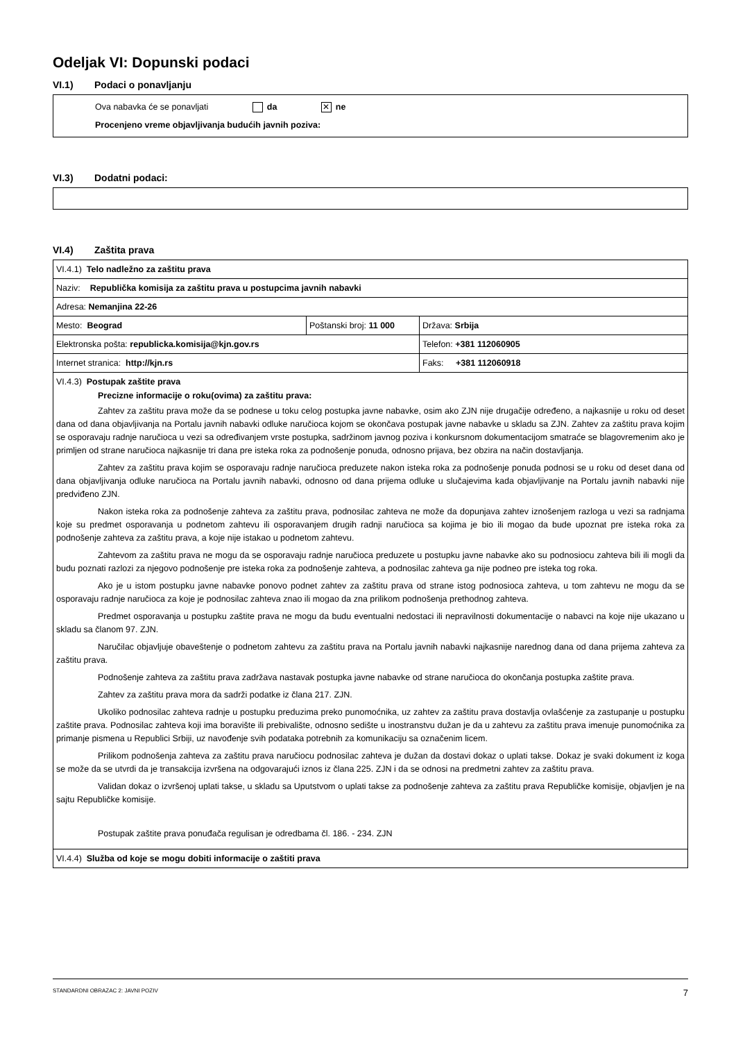Odeljak VI: Dopunski podaci
VI.1) Podaci o ponavljanju
Ova nabavka će se ponavljati da ✕ ne
Procenjeno vreme objavljivanja budućih javnih poziva:
VI.3) Dodatni podaci:
VI.4) Zaštita prava
| VI.4.1) Telo nadležno za zaštitu prava | | |
| Naziv: Republička komisija za zaštitu prava u postupcima javnih nabavki | | |
| Adresa: Nemanjina 22-26 | | |
| Mesto: Beograd | Poštanski broj: 11 000 | Država: Srbija |
| Elektronska pošta: republicka.komisija@kjn.gov.rs | | Telefon: +381 112060905 |
| Internet stranica: http://kjn.rs | | Faks: +381 112060918 |
| VI.4.3) Postupak zaštite prava Precizne informacije o roku(ovima) za zaštitu prava: Zahtev za zaštitu prava može da se podnese u toku celog postupka javne nabavke, osim ako ZJN nije drugačije određeno, a najkasnije u roku od deset dana od dana objavljivanja na Portalu javnih nabavki odluke naručioca kojom se okončava postupak javne nabavke u skladu sa ZJN. Zahtev za zaštitu prava kojim se osporavaju radnje naručioca u vezi sa određivanjem vrste postupka, sadržinom javnog poziva i konkursnom dokumentacijom smatraće se blagovremenim ako je primljen od strane naručioca najkasnije tri dana pre isteka roka za podnošenje ponuda, odnosno prijava, bez obzira na način dostavljanja. Zahtev za zaštitu prava kojim se osporavaju radnje naručioca preduzete nakon isteka roka za podnošenje ponuda podnosi se u roku od deset dana od dana objavljivanja odluke naručioca na Portalu javnih nabavki, odnosno od dana prijema odluke u slučajevima kada objavljivanje na Portalu javnih nabavki nije predviđeno ZJN. Nakon isteka roka za podnošenje zahteva za zaštitu prava, podnosilac zahteva ne može da dopunjava zahtev iznošenjem razloga u vezi sa radnjama koje su predmet osporavanja u podnetom zahtevu ili osporavanjem drugih radnji naručioca sa kojima je bio ili mogao da bude upoznat pre isteka roka za podnošenje zahteva za zaštitu prava, a koje nije istakao u podnetom zahtevu. Zahtevom za zaštitu prava ne mogu da se osporavaju radnje naručioca preduzete u postupku javne nabavke ako su podnosiocu zahteva bili ili mogli da budu poznati razlozi za njegovo podnošenje pre isteka roka za podnošenje zahteva, a podnosilac zahteva ga nije podneo pre isteka tog roka. Ako je u istom postupku javne nabavke ponovo podnet zahtev za zaštitu prava od strane istog podnosioca zahteva, u tom zahtevu ne mogu da se osporavaju radnje naručioca za koje je podnosilac zahteva znao ili mogao da zna prilikom podnošenja prethodnog zahteva. Predmet osporavanja u postupku zaštite prava ne mogu da budu eventualni nedostaci ili nepravilnosti dokumentacije o nabavci na koje nije ukazano u skladu sa članom 97. ZJN. Naručilac objavljuje obaveštenje o podnetom zahtevu za zaštitu prava na Portalu javnih nabavki najkasnije narednog dana od dana prijema zahteva za zaštitu prava. Podnošenje zahteva za zaštitu prava zadržava nastavak postupka javne nabavke od strane naručioca do okončanja postupka zaštite prava. Zahtev za zaštitu prava mora da sadrži podatke iz člana 217. ZJN. Ukoliko podnosilac zahteva radnje u postupku preduzima preko punomoćnika, uz zahtev za zaštitu prava dostavlja ovlašćenje za zastupanje u postupku zaštite prava. Podnosilac zahteva koji ima boravište ili prebivalište, odnosno sedište u inostranstvu dužan je da u zahtevu za zaštitu prava imenuje punomoćnika za primanje pismena u Republici Srbiji, uz navođenje svih podataka potrebnih za komunikaciju sa označenim licem. Prilikom podnošenja zahteva za zaštitu prava naručiocu podnosilac zahteva je dužan da dostavi dokaz o uplati takse. Dokaz je svaki dokument iz koga se može da se utvrdi da je transakcija izvršena na odgovarajući iznos iz člana 225. ZJN i da se odnosi na predmetni zahtev za zaštitu prava. Validan dokaz o izvršenoj uplati takse, u skladu sa Uputstvom o uplati takse za podnošenje zahteva za zaštitu prava Republičke komisije, objavljen je na sajtu Republičke komisije. Postupak zaštite prava ponuđača regulisan je odredbama čl. 186. - 234. ZJN | | |
| VI.4.4) Služba od koje se mogu dobiti informacije o zaštiti prava | | |
STANDARDNI OBRAZAC 2: JAVNI POZIV 7